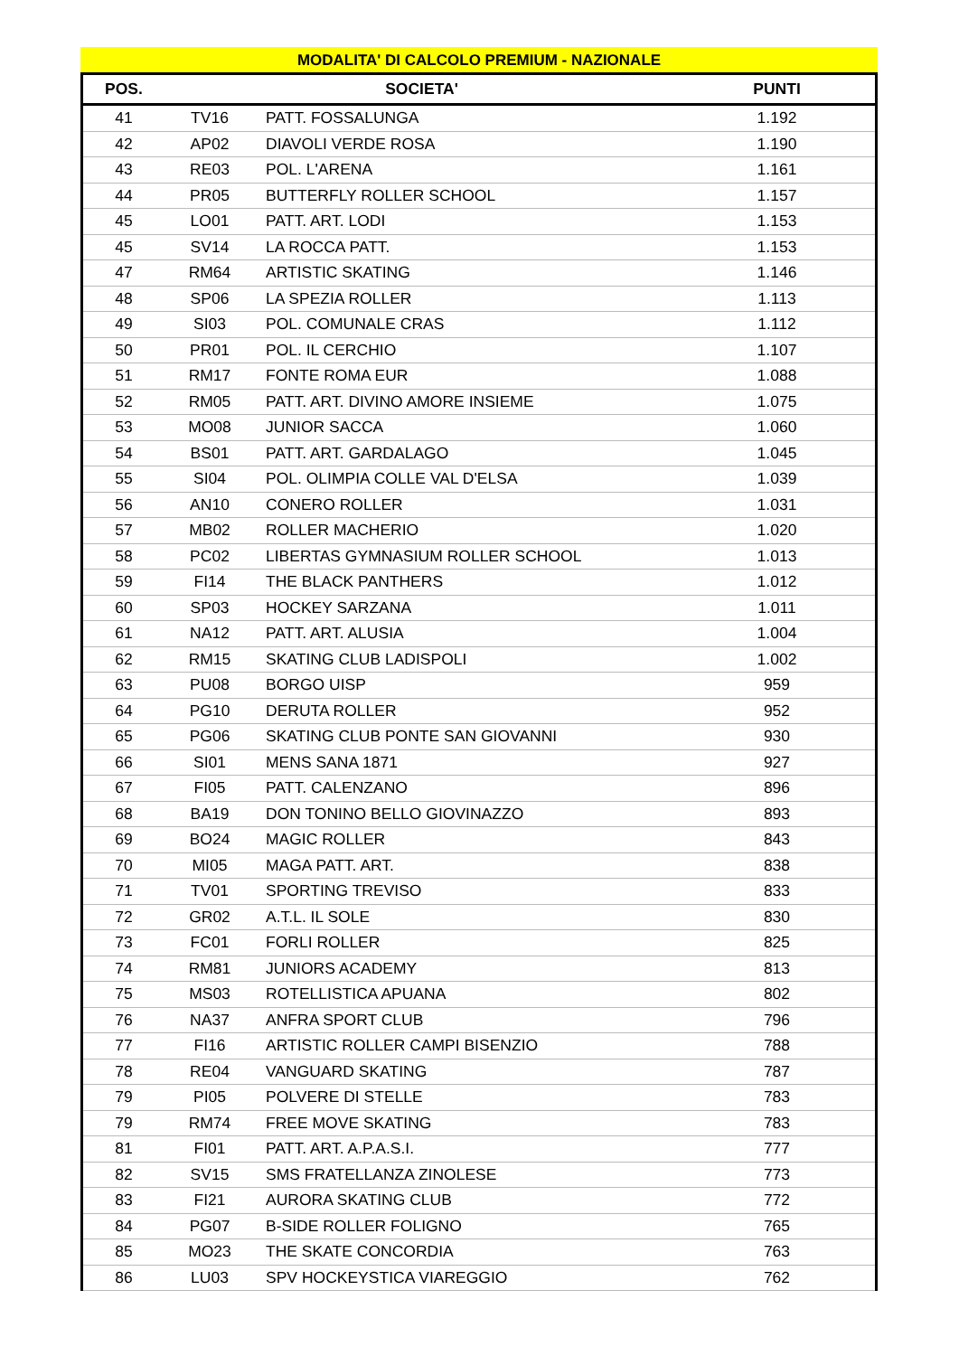MODALITA' DI CALCOLO PREMIUM - NAZIONALE
| POS. | SOCIETA' | | PUNTI |
| --- | --- | --- | --- |
| 41 | TV16 | PATT. FOSSALUNGA | 1.192 |
| 42 | AP02 | DIAVOLI VERDE ROSA | 1.190 |
| 43 | RE03 | POL. L'ARENA | 1.161 |
| 44 | PR05 | BUTTERFLY ROLLER SCHOOL | 1.157 |
| 45 | LO01 | PATT. ART. LODI | 1.153 |
| 45 | SV14 | LA ROCCA PATT. | 1.153 |
| 47 | RM64 | ARTISTIC SKATING | 1.146 |
| 48 | SP06 | LA SPEZIA ROLLER | 1.113 |
| 49 | SI03 | POL. COMUNALE CRAS | 1.112 |
| 50 | PR01 | POL. IL CERCHIO | 1.107 |
| 51 | RM17 | FONTE ROMA EUR | 1.088 |
| 52 | RM05 | PATT. ART. DIVINO AMORE INSIEME | 1.075 |
| 53 | MO08 | JUNIOR SACCA | 1.060 |
| 54 | BS01 | PATT. ART. GARDALAGO | 1.045 |
| 55 | SI04 | POL. OLIMPIA COLLE VAL D'ELSA | 1.039 |
| 56 | AN10 | CONERO ROLLER | 1.031 |
| 57 | MB02 | ROLLER MACHERIO | 1.020 |
| 58 | PC02 | LIBERTAS GYMNASIUM ROLLER SCHOOL | 1.013 |
| 59 | FI14 | THE BLACK PANTHERS | 1.012 |
| 60 | SP03 | HOCKEY SARZANA | 1.011 |
| 61 | NA12 | PATT. ART. ALUSIA | 1.004 |
| 62 | RM15 | SKATING CLUB LADISPOLI | 1.002 |
| 63 | PU08 | BORGO UISP | 959 |
| 64 | PG10 | DERUTA ROLLER | 952 |
| 65 | PG06 | SKATING CLUB PONTE SAN GIOVANNI | 930 |
| 66 | SI01 | MENS SANA 1871 | 927 |
| 67 | FI05 | PATT. CALENZANO | 896 |
| 68 | BA19 | DON TONINO BELLO GIOVINAZZO | 893 |
| 69 | BO24 | MAGIC ROLLER | 843 |
| 70 | MI05 | MAGA PATT. ART. | 838 |
| 71 | TV01 | SPORTING TREVISO | 833 |
| 72 | GR02 | A.T.L. IL SOLE | 830 |
| 73 | FC01 | FORLI ROLLER | 825 |
| 74 | RM81 | JUNIORS ACADEMY | 813 |
| 75 | MS03 | ROTELLISTICA APUANA | 802 |
| 76 | NA37 | ANFRA SPORT CLUB | 796 |
| 77 | FI16 | ARTISTIC ROLLER CAMPI BISENZIO | 788 |
| 78 | RE04 | VANGUARD SKATING | 787 |
| 79 | PI05 | POLVERE DI STELLE | 783 |
| 79 | RM74 | FREE MOVE SKATING | 783 |
| 81 | FI01 | PATT. ART. A.P.A.S.I. | 777 |
| 82 | SV15 | SMS FRATELLANZA ZINOLESE | 773 |
| 83 | FI21 | AURORA SKATING CLUB | 772 |
| 84 | PG07 | B-SIDE ROLLER FOLIGNO | 765 |
| 85 | MO23 | THE SKATE CONCORDIA | 763 |
| 86 | LU03 | SPV HOCKEYSTICA VIAREGGIO | 762 |